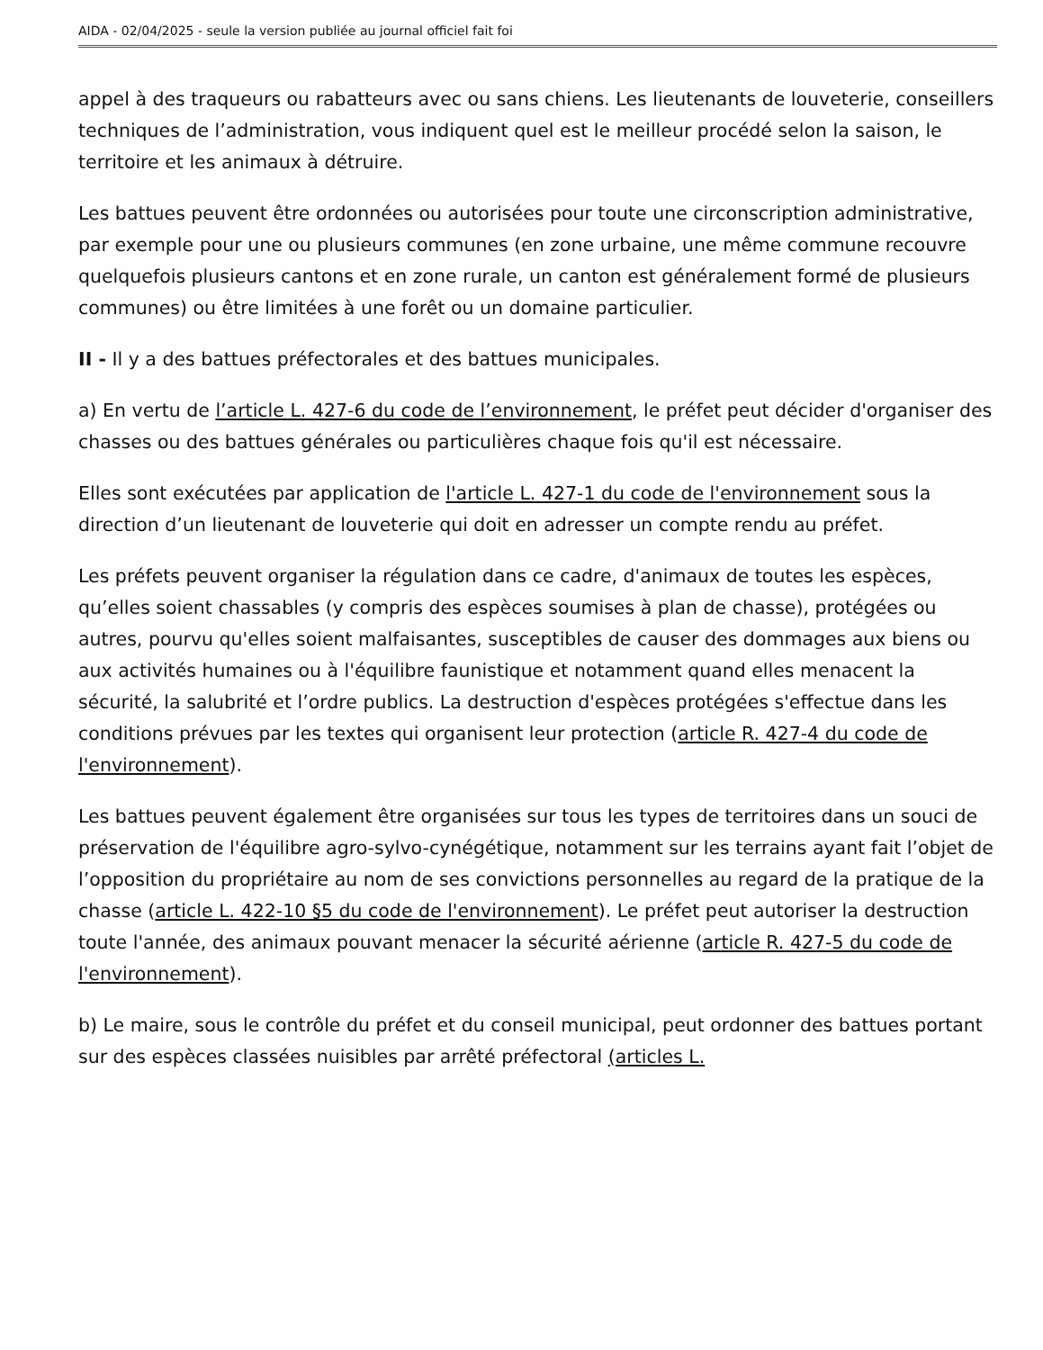AIDA - 02/04/2025 - seule la version publiée au journal officiel fait foi
appel à des traqueurs ou rabatteurs avec ou sans chiens. Les lieutenants de louveterie, conseillers techniques de l’administration, vous indiquent quel est le meilleur procédé selon la saison, le territoire et les animaux à détruire.
Les battues peuvent être ordonnées ou autorisées pour toute une circonscription administrative, par exemple pour une ou plusieurs communes (en zone urbaine, une même commune recouvre quelquefois plusieurs cantons et en zone rurale, un canton est généralement formé de plusieurs communes) ou être limitées à une forêt ou un domaine particulier.
II - Il y a des battues préfectorales et des battues municipales.
a) En vertu de l’article L. 427-6 du code de l’environnement, le préfet peut décider d'organiser des chasses ou des battues générales ou particulières chaque fois qu'il est nécessaire.
Elles sont exécutées par application de l'article L. 427-1 du code de l'environnement sous la direction d’un lieutenant de louveterie qui doit en adresser un compte rendu au préfet.
Les préfets peuvent organiser la régulation dans ce cadre, d'animaux de toutes les espèces, qu’elles soient chassables (y compris des espèces soumises à plan de chasse), protégées ou autres, pourvu qu'elles soient malfaisantes, susceptibles de causer des dommages aux biens ou aux activités humaines ou à l'équilibre faunistique et notamment quand elles menacent la sécurité, la salubrité et l’ordre publics. La destruction d'espèces protégées s'effectue dans les conditions prévues par les textes qui organisent leur protection (article R. 427-4 du code de l'environnement).
Les battues peuvent également être organisées sur tous les types de territoires dans un souci de préservation de l'équilibre agro-sylvo-cynégétique, notamment sur les terrains ayant fait l’objet de l’opposition du propriétaire au nom de ses convictions personnelles au regard de la pratique de la chasse (article L. 422-10 §5 du code de l'environnement). Le préfet peut autoriser la destruction toute l'année, des animaux pouvant menacer la sécurité aérienne (article R. 427-5 du code de l'environnement).
b) Le maire, sous le contrôle du préfet et du conseil municipal, peut ordonner des battues portant sur des espèces classées nuisibles par arrêté préfectoral (articles L.